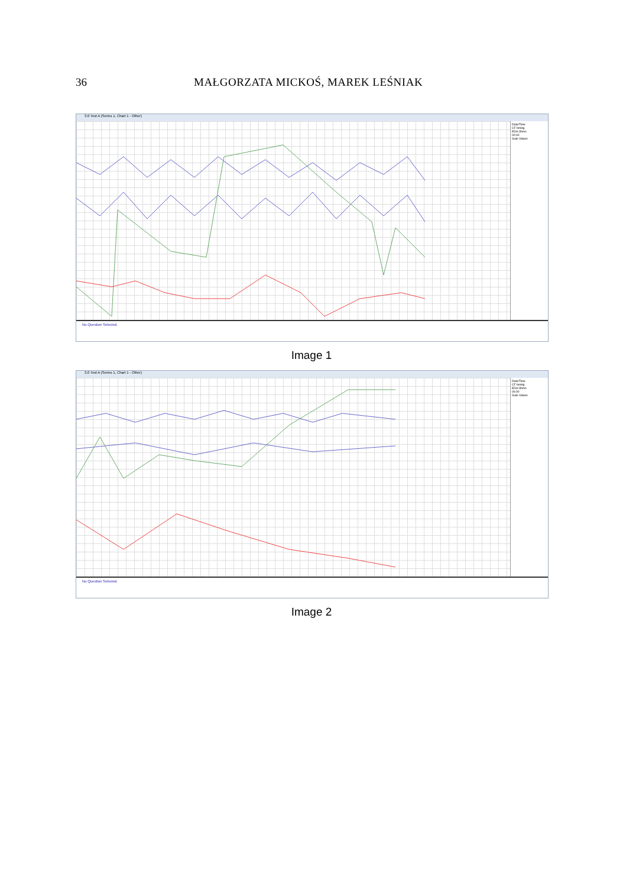36 MAŁGORZATA MICKOŚ, MAREK LEŚNIAK
3.0 Test A (Series 1, Chart 1 - Other)
Date/Time
CF bmHg
EDA Ohms
00:00
Gain Values
No Question Selected.
Image 1
3.0 Test A (Series 1, Chart 1 - Other)
Date/Time
CF bmHg
EDA Ohms
00:00
Gain Values
No Question Selected.
Image 2